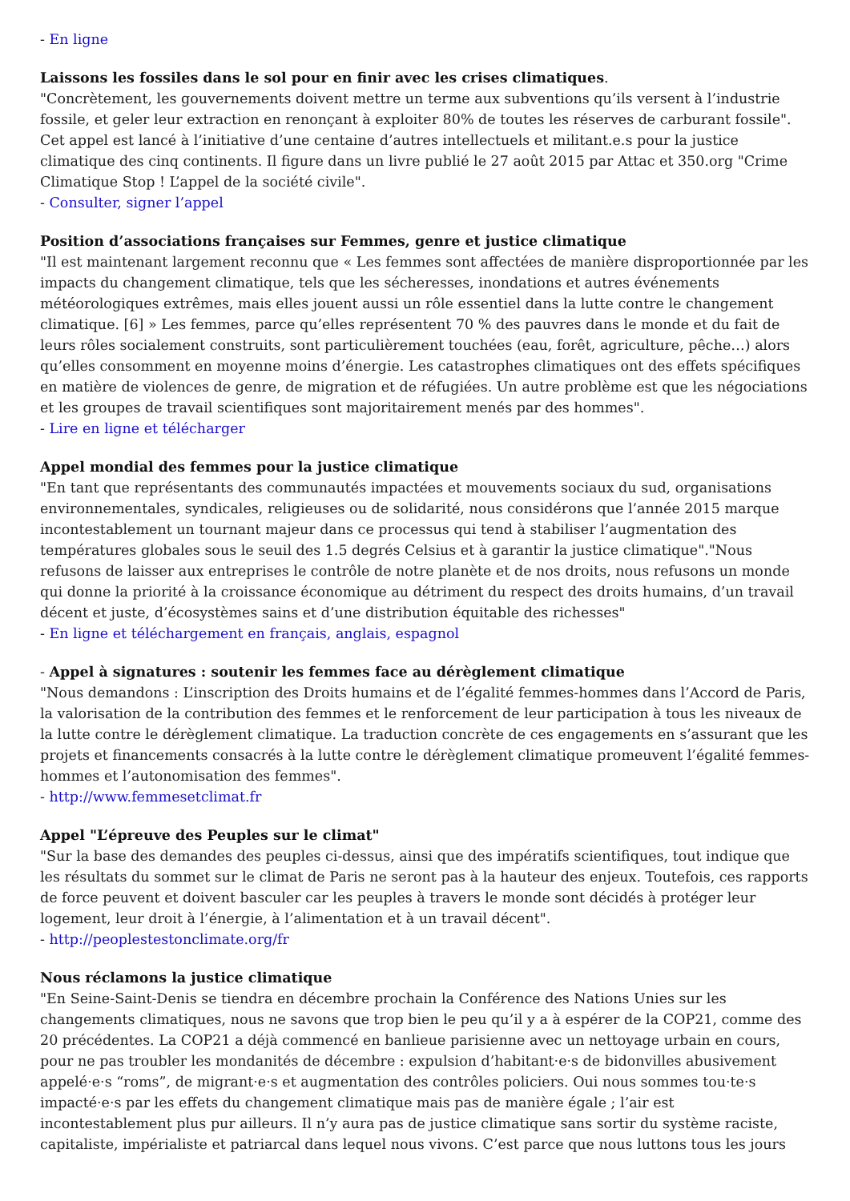- En ligne
Laissons les fossiles dans le sol pour en finir avec les crises climatiques.
"Concrètement, les gouvernements doivent mettre un terme aux subventions qu’ils versent à l’industrie fossile, et geler leur extraction en renonçant à exploiter 80% de toutes les réserves de carburant fossile". Cet appel est lancé à l’initiative d’une centaine d’autres intellectuels et militant.e.s pour la justice climatique des cinq continents. Il figure dans un livre publié le 27 août 2015 par Attac et 350.org "Crime Climatique Stop ! L’appel de la société civile".
- Consulter, signer l’appel
Position d’associations françaises sur Femmes, genre et justice climatique
"Il est maintenant largement reconnu que « Les femmes sont affectées de manière disproportionnée par les impacts du changement climatique, tels que les sécheresses, inondations et autres événements météorologiques extrêmes, mais elles jouent aussi un rôle essentiel dans la lutte contre le changement climatique. [6] » Les femmes, parce qu’elles représentent 70 % des pauvres dans le monde et du fait de leurs rôles socialement construits, sont particulièrement touchées (eau, forêt, agriculture, pêche…) alors qu’elles consomment en moyenne moins d’énergie. Les catastrophes climatiques ont des effets spécifiques en matière de violences de genre, de migration et de réfugiées. Un autre problème est que les négociations et les groupes de travail scientifiques sont majoritairement menés par des hommes".
- Lire en ligne et télécharger
Appel mondial des femmes pour la justice climatique
"En tant que représentants des communautés impactées et mouvements sociaux du sud, organisations environnementales, syndicales, religieuses ou de solidarité, nous considérons que l’année 2015 marque incontestablement un tournant majeur dans ce processus qui tend à stabiliser l’augmentation des températures globales sous le seuil des 1.5 degrés Celsius et à garantir la justice climatique"."Nous refusons de laisser aux entreprises le contrôle de notre planète et de nos droits, nous refusons un monde qui donne la priorité à la croissance économique au détriment du respect des droits humains, d’un travail décent et juste, d’écosystèmes sains et d’une distribution équitable des richesses"
- En ligne et téléchargement en français, anglais, espagnol
- Appel à signatures : soutenir les femmes face au dérèglement climatique
"Nous demandons : L’inscription des Droits humains et de l’égalité femmes-hommes dans l’Accord de Paris, la valorisation de la contribution des femmes et le renforcement de leur participation à tous les niveaux de la lutte contre le dérèglement climatique. La traduction concrète de ces engagements en s’assurant que les projets et financements consacrés à la lutte contre le dérèglement climatique promeuvent l’égalité femmes-hommes et l’autonomisation des femmes".
- http://www.femmesetclimat.fr
Appel "L’épreuve des Peuples sur le climat"
"Sur la base des demandes des peuples ci-dessus, ainsi que des impératifs scientifiques, tout indique que les résultats du sommet sur le climat de Paris ne seront pas à la hauteur des enjeux. Toutefois, ces rapports de force peuvent et doivent basculer car les peuples à travers le monde sont décidés à protéger leur logement, leur droit à l’énergie, à l’alimentation et à un travail décent".
- http://peoplestestonclimate.org/fr
Nous réclamons la justice climatique
"En Seine-Saint-Denis se tiendra en décembre prochain la Conférence des Nations Unies sur les changements climatiques, nous ne savons que trop bien le peu qu’il y a à espérer de la COP21, comme des 20 précédentes. La COP21 a déjà commencé en banlieue parisienne avec un nettoyage urbain en cours, pour ne pas troubler les mondanités de décembre : expulsion d’habitant·e·s de bidonvilles abusivement appelé·e·s “roms”, de migrant·e·s et augmentation des contrôles policiers. Oui nous sommes tou·te·s impacté·e·s par les effets du changement climatique mais pas de manière égale ; l’air est incontestablement plus pur ailleurs. Il n’y aura pas de justice climatique sans sortir du système raciste, capitaliste, impérialiste et patriarcal dans lequel nous vivons. C’est parce que nous luttons tous les jours